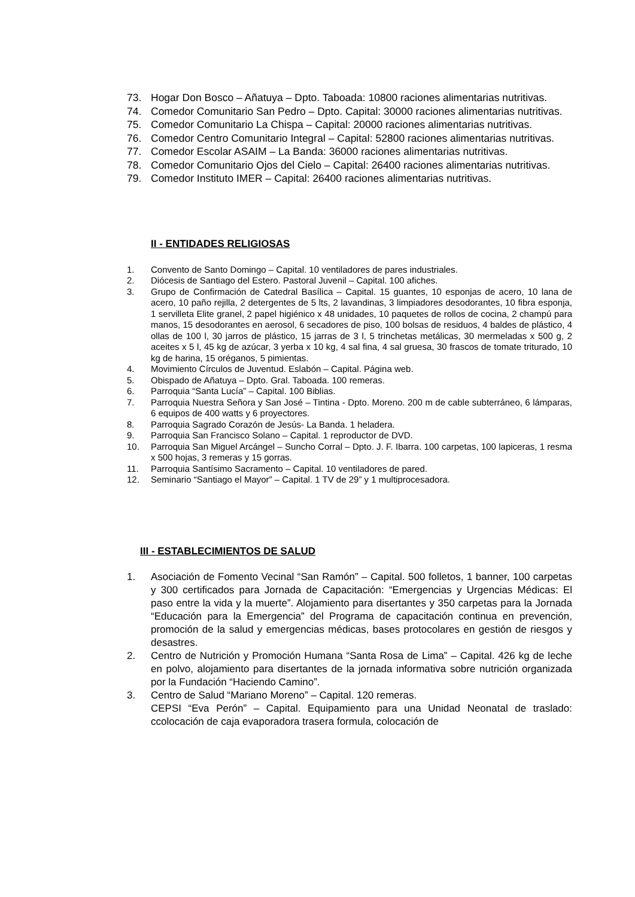73. Hogar Don Bosco – Añatuya – Dpto. Taboada: 10800 raciones alimentarias nutritivas.
74. Comedor Comunitario San Pedro – Dpto. Capital: 30000 raciones alimentarias nutritivas.
75. Comedor Comunitario La Chispa – Capital: 20000 raciones alimentarias nutritivas.
76. Comedor Centro Comunitario Integral – Capital: 52800 raciones alimentarias nutritivas.
77. Comedor Escolar ASAIM – La Banda: 36000 raciones alimentarias nutritivas.
78. Comedor Comunitario Ojos del Cielo – Capital: 26400 raciones alimentarias nutritivas.
79. Comedor Instituto IMER – Capital: 26400 raciones alimentarias nutritivas.
II - ENTIDADES RELIGIOSAS
1. Convento de Santo Domingo – Capital. 10 ventiladores de pares industriales.
2. Diócesis de Santiago del Estero. Pastoral Juvenil – Capital. 100 afiches.
3. Grupo de Confirmación de Catedral Basílica – Capital. 15 guantes, 10 esponjas de acero, 10 lana de acero, 10 paño rejilla, 2 detergentes de 5 lts, 2 lavandinas, 3 limpiadores desodorantes, 10 fibra esponja, 1 servilleta Elite granel, 2 papel higiénico x 48 unidades, 10 paquetes de rollos de cocina, 2 champú para manos, 15 desodorantes en aerosol, 6 secadores de piso, 100 bolsas de residuos, 4 baldes de plástico, 4 ollas de 100 l, 30 jarros de plástico, 15 jarras de 3 l, 5 trinchetas metálicas, 30 mermeladas x 500 g, 2 aceites x 5 l, 45 kg de azúcar, 3 yerba x 10 kg, 4 sal fina, 4 sal gruesa, 30 frascos de tomate triturado, 10 kg de harina, 15 oréganos, 5 pimientas.
4. Movimiento Círculos de Juventud. Eslabón – Capital. Página web.
5. Obispado de Añatuya – Dpto. Gral. Taboada. 100 remeras.
6. Parroquia “Santa Lucía” – Capital. 100 Biblias.
7. Parroquia Nuestra Señora y San José – Tintina - Dpto. Moreno. 200 m de cable subterráneo, 6 lámparas, 6 equipos de 400 watts y 6 proyectores.
8. Parroquia Sagrado Corazón de Jesús- La Banda. 1 heladera.
9. Parroquia San Francisco Solano – Capital. 1 reproductor de DVD.
10. Parroquia San Miguel Arcángel – Suncho Corral – Dpto. J. F. Ibarra. 100 carpetas, 100 lapiceras, 1 resma x 500 hojas, 3 remeras y 15 gorras.
11. Parroquia Santísimo Sacramento – Capital. 10 ventiladores de pared.
12. Seminario “Santiago el Mayor” – Capital. 1 TV de 29” y 1 multiprocesadora.
III - ESTABLECIMIENTOS DE SALUD
1. Asociación de Fomento Vecinal “San Ramón” – Capital. 500 folletos, 1 banner, 100 carpetas y 300 certificados para Jornada de Capacitación: “Emergencias y Urgencias Médicas: El paso entre la vida y la muerte”. Alojamiento para disertantes y 350 carpetas para la Jornada “Educación para la Emergencia” del Programa de capacitación continua en prevención, promoción de la salud y emergencias médicas, bases protocolares en gestión de riesgos y desastres.
2. Centro de Nutrición y Promoción Humana “Santa Rosa de Lima” – Capital. 426 kg de leche en polvo, alojamiento para disertantes de la jornada informativa sobre nutrición organizada por la Fundación “Haciendo Camino”.
3. Centro de Salud “Mariano Moreno” – Capital. 120 remeras.
CEPSI “Eva Perón” – Capital. Equipamiento para una Unidad Neonatal de traslado: ccolocación de caja evaporadora trasera formula, colocación de